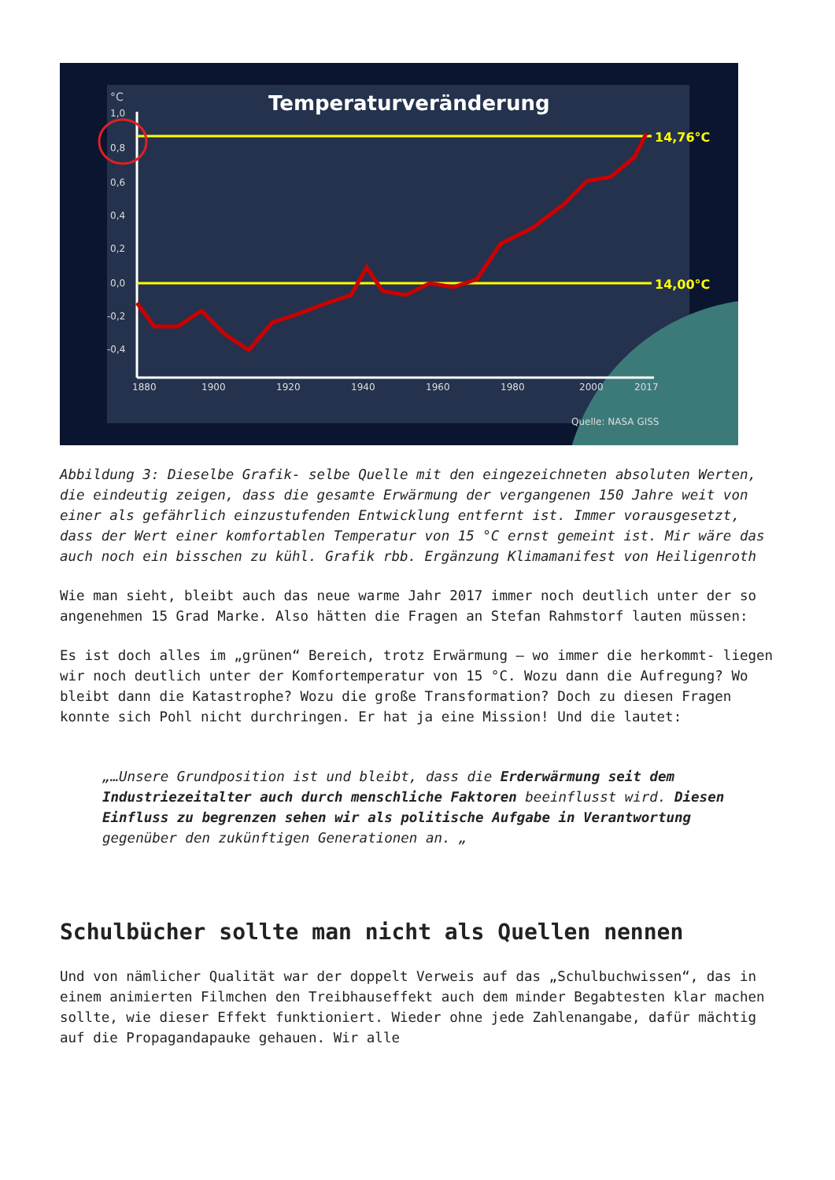Temperaturveränderung
°C
1,0
0,8
0,6
0,4
0,2
0,0
-0,2
-0,4
1880
1900
1920
1940
1960
1980
2000
2017
Quelle: NASA GISS
14,76°C
14,00°C
Abbildung 3: Dieselbe Grafik- selbe Quelle mit den eingezeichneten absoluten Werten, die eindeutig zeigen, dass die gesamte Erwärmung der vergangenen 150 Jahre weit von einer als gefährlich einzustufenden Entwicklung entfernt ist. Immer vorausgesetzt, dass der Wert einer komfortablen Temperatur von 15 °C ernst gemeint ist. Mir wäre das auch noch ein bisschen zu kühl. Grafik rbb. Ergänzung Klimamanifest von Heiligenroth
Wie man sieht, bleibt auch das neue warme Jahr 2017 immer noch deutlich unter der so angenehmen 15 Grad Marke. Also hätten die Fragen an Stefan Rahmstorf lauten müssen:
Es ist doch alles im „grünen“ Bereich, trotz Erwärmung – wo immer die herkommt- liegen wir noch deutlich unter der Komfortemperatur von 15 °C. Wozu dann die Aufregung? Wo bleibt dann die Katastrophe? Wozu die große Transformation? Doch zu diesen Fragen konnte sich Pohl nicht durchringen. Er hat ja eine Mission! Und die lautet:
„…Unsere Grundposition ist und bleibt, dass die Erderwärmung seit dem Industriezeitalter auch durch menschliche Faktoren beeinflusst wird. Diesen Einfluss zu begrenzen sehen wir als politische Aufgabe in Verantwortung gegenüber den zukünftigen Generationen an. „
Schulbücher sollte man nicht als Quellen nennen
Und von nämlicher Qualität war der doppelt Verweis auf das „Schulbuchwissen“, das in einem animierten Filmchen den Treibhauseffekt auch dem minder Begabtesten klar machen sollte, wie dieser Effekt funktioniert. Wieder ohne jede Zahlenangabe, dafür mächtig auf die Propagandapauke gehauen. Wir alle